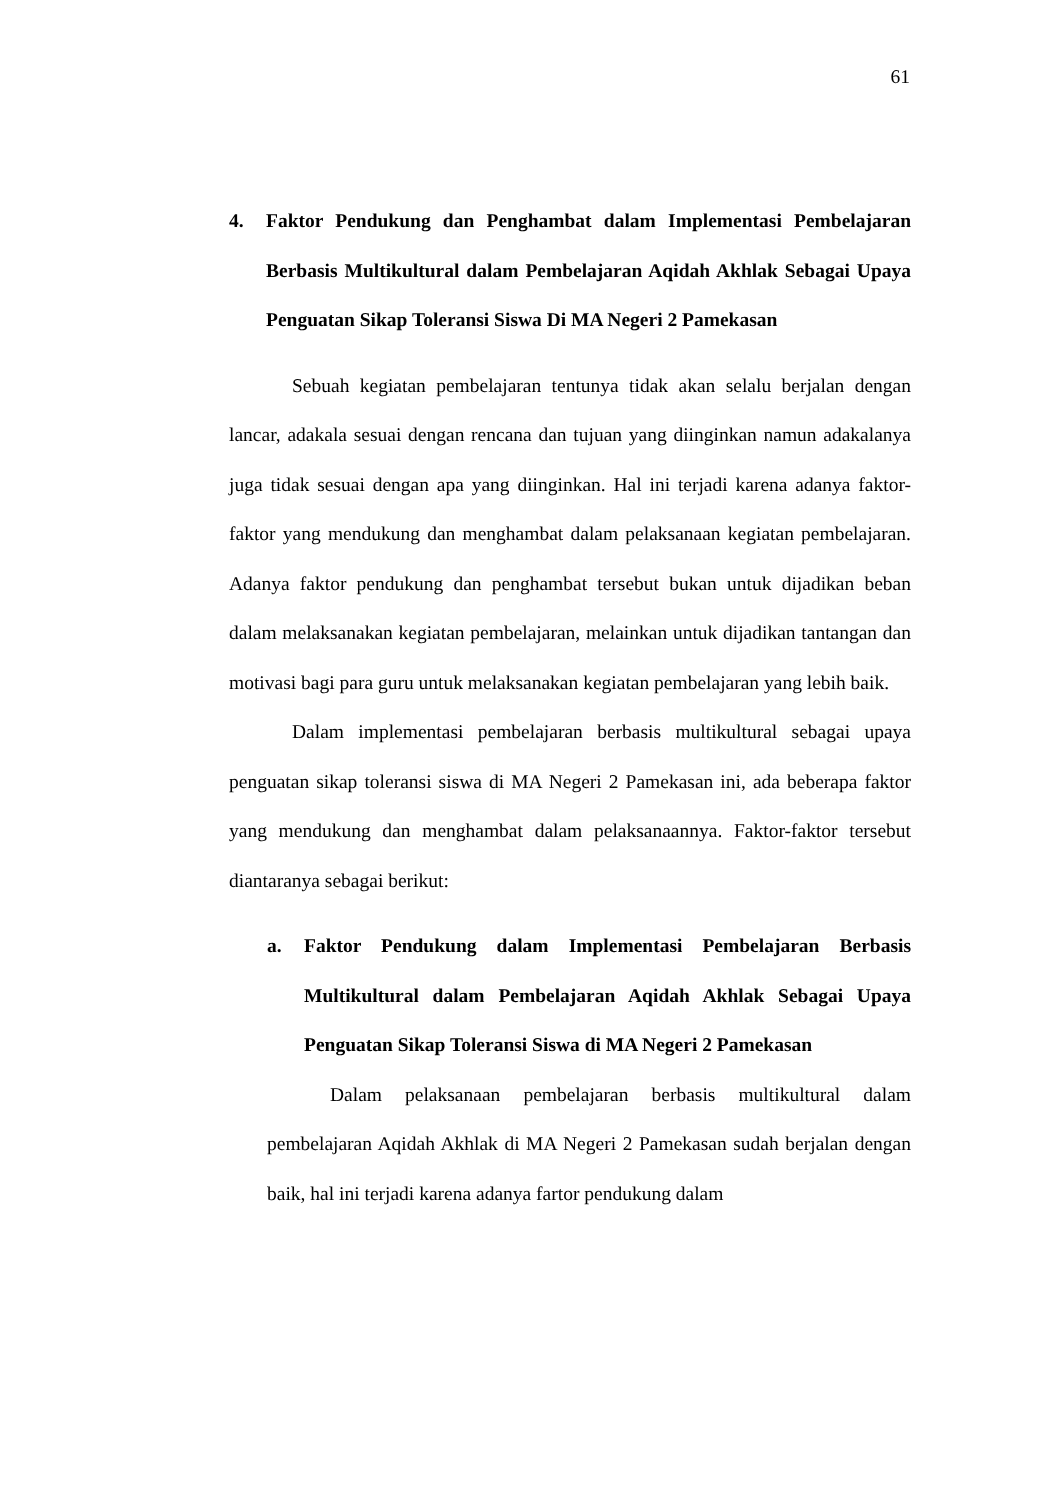61
4. Faktor Pendukung dan Penghambat dalam Implementasi Pembelajaran Berbasis Multikultural dalam Pembelajaran Aqidah Akhlak Sebagai Upaya Penguatan Sikap Toleransi Siswa Di MA Negeri 2 Pamekasan
Sebuah kegiatan pembelajaran tentunya tidak akan selalu berjalan dengan lancar, adakala sesuai dengan rencana dan tujuan yang diinginkan namun adakalanya juga tidak sesuai dengan apa yang diinginkan. Hal ini terjadi karena adanya faktor-faktor yang mendukung dan menghambat dalam pelaksanaan kegiatan pembelajaran. Adanya faktor pendukung dan penghambat tersebut bukan untuk dijadikan beban dalam melaksanakan kegiatan pembelajaran, melainkan untuk dijadikan tantangan dan motivasi bagi para guru untuk melaksanakan kegiatan pembelajaran yang lebih baik.
Dalam implementasi pembelajaran berbasis multikultural sebagai upaya penguatan sikap toleransi siswa di MA Negeri 2 Pamekasan ini, ada beberapa faktor yang mendukung dan menghambat dalam pelaksanaannya. Faktor-faktor tersebut diantaranya sebagai berikut:
a. Faktor Pendukung dalam Implementasi Pembelajaran Berbasis Multikultural dalam Pembelajaran Aqidah Akhlak Sebagai Upaya Penguatan Sikap Toleransi Siswa di MA Negeri 2 Pamekasan
Dalam pelaksanaan pembelajaran berbasis multikultural dalam pembelajaran Aqidah Akhlak di MA Negeri 2 Pamekasan sudah berjalan dengan baik, hal ini terjadi karena adanya fartor pendukung dalam